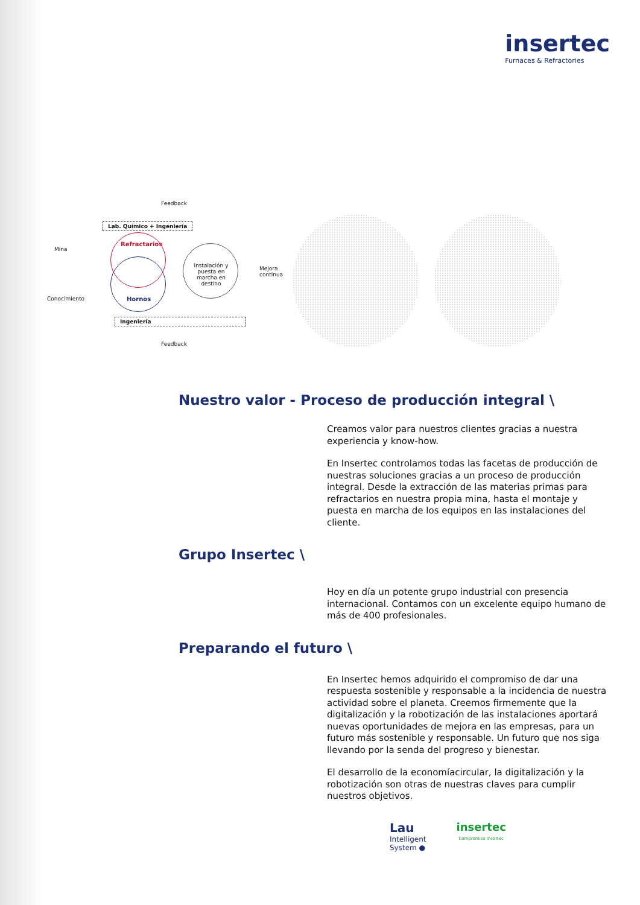insertec
Furnaces & Refractories
Feedback
Lab. Químico + Ingeniería
Mina
Refractarios
Hornos
Instalación y puesta en marcha en destino
Mejora continua
Conocimiento
Ingeniería
Feedback
Nuestro valor - Proceso de producción integral \
Creamos valor para nuestros clientes gracias a nuestra experiencia y know-how.
En Insertec controlamos todas las facetas de producción de nuestras soluciones gracias a un proceso de producción integral. Desde la extracción de las materias primas para refractarios en nuestra propia mina, hasta el montaje y puesta en marcha de los equipos en las instalaciones del cliente.
Grupo Insertec \
Hoy en día un potente grupo industrial con presencia internacional. Contamos con un excelente equipo humano de más de 400 profesionales.
Preparando el futuro \
En Insertec hemos adquirido el compromiso de dar una respuesta sostenible y responsable a la incidencia de nuestra actividad sobre el planeta. Creemos firmemente que la digitalización y la robotización de las instalaciones aportará nuevas oportunidades de mejora en las empresas, para un futuro más sostenible y responsable. Un futuro que nos siga llevando por la senda del progreso y bienestar.
El desarrollo de la economíacircular, la digitalización y la robotización son otras de nuestras claves para cumplir nuestros objetivos.
Lau
Intelligent
System ●
insertec
Compromiso Insertec